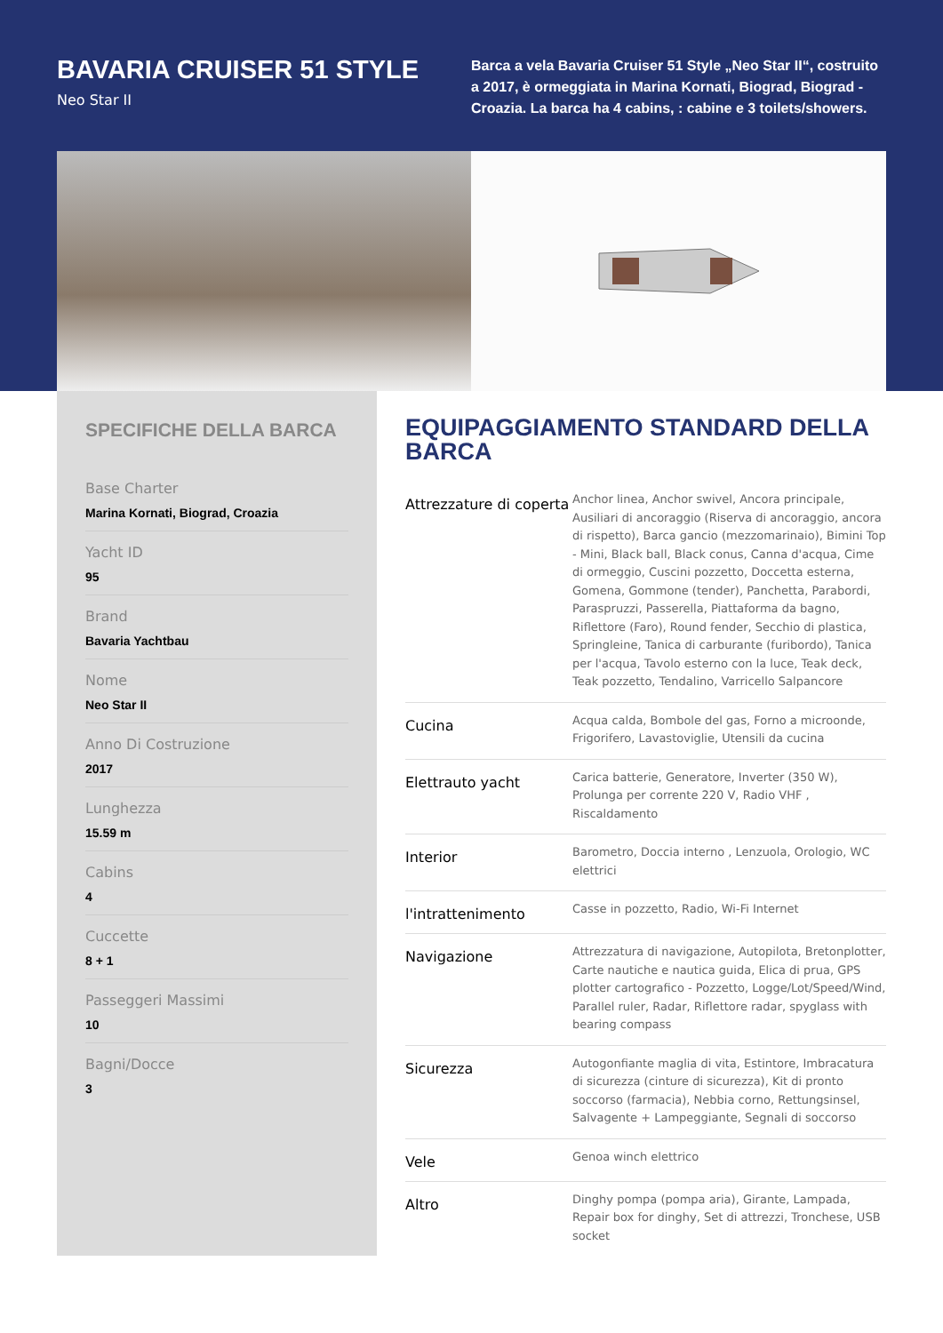BAVARIA CRUISER 51 STYLE
Neo Star II
Barca a vela Bavaria Cruiser 51 Style „Neo Star II“, costruito a 2017, è ormeggiata in Marina Kornati, Biograd, Biograd - Croazia. La barca ha 4 cabins, : cabine e 3 toilets/showers.
SPECIFICHE DELLA BARCA
Base Charter
Marina Kornati, Biograd, Croazia
Yacht ID
95
Brand
Bavaria Yachtbau
Nome
Neo Star II
Anno Di Costruzione
2017
Lunghezza
15.59 m
Cabins
4
Cuccette
8 + 1
Passeggeri Massimi
10
Bagni/Docce
3
EQUIPAGGIAMENTO STANDARD DELLA BARCA
| Attrezzature di coperta | Anchor linea, Anchor swivel, Ancora principale, Ausiliari di ancoraggio (Riserva di ancoraggio, ancora di rispetto), Barca gancio (mezzomarinaio), Bimini Top - Mini, Black ball, Black conus, Canna d'acqua, Cime di ormeggio, Cuscini pozzetto, Doccetta esterna, Gomena, Gommone (tender), Panchetta, Parabordi, Paraspruzzi, Passerella, Piattaforma da bagno, Riflettore (Faro), Round fender, Secchio di plastica, Springleine, Tanica di carburante (furibordo), Tanica per l'acqua, Tavolo esterno con la luce, Teak deck, Teak pozzetto, Tendalino, Varricello Salpancore |
| Cucina | Acqua calda, Bombole del gas, Forno a microonde, Frigorifero, Lavastoviglie, Utensili da cucina |
| Elettrauto yacht | Carica batterie, Generatore, Inverter (350 W), Prolunga per corrente 220 V, Radio VHF , Riscaldamento |
| Interior | Barometro, Doccia interno , Lenzuola, Orologio, WC elettrici |
| l'intrattenimento | Casse in pozzetto, Radio, Wi-Fi Internet |
| Navigazione | Attrezzatura di navigazione, Autopilota, Bretonplotter, Carte nautiche e nautica guida, Elica di prua, GPS plotter cartografico - Pozzetto, Logge/Lot/Speed/Wind, Parallel ruler, Radar, Riflettore radar, spyglass with bearing compass |
| Sicurezza | Autogonfiante maglia di vita, Estintore, Imbracatura di sicurezza (cinture di sicurezza), Kit di pronto soccorso (farmacia), Nebbia corno, Rettungsinsel, Salvagente + Lampeggiante, Segnali di soccorso |
| Vele | Genoa winch elettrico |
| Altro | Dinghy pompa (pompa aria), Girante, Lampada, Repair box for dinghy, Set di attrezzi, Tronchese, USB socket |